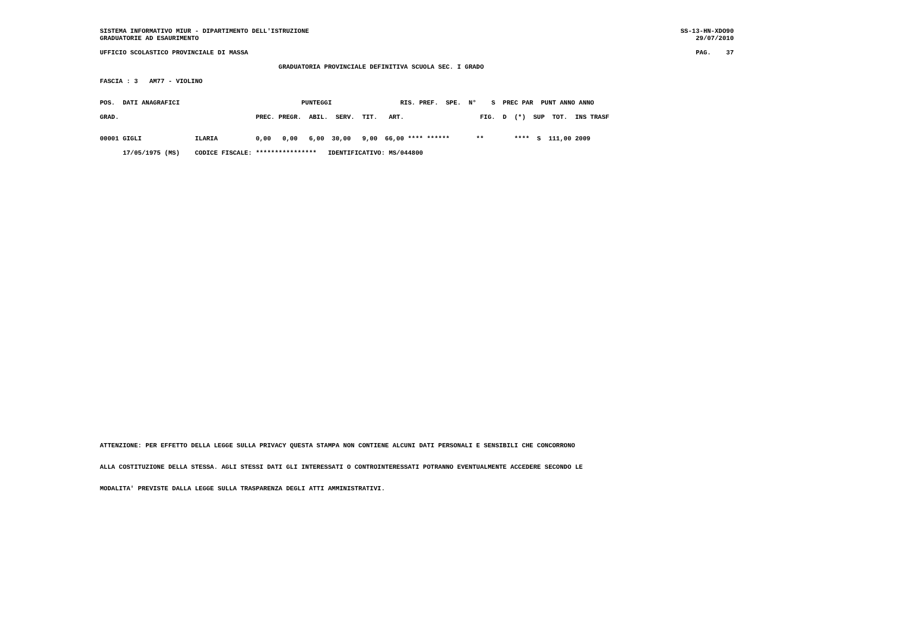SISTEMA INFORMATIVO MIUR - DIPARTIMENTO DELL'ISTRUZIONE
GRADUATORIE AD ESAURIMENTO
SS-13-HN-XDO90
29/07/2010
UFFICIO SCOLASTICO PROVINCIALE DI MASSA
PAG.    37
                                               GRADUATORIA PROVINCIALE DEFINITIVA SCUOLA SEC. I GRADO
FASCIA : 3   AM77 - VIOLINO
POS.  DATI ANAGRAFICI                                PUNTEGGI                  RIS. PREF.  SPE.  N°    S  PREC PAR  PUNT ANNO ANNO
GRAD.                                    PREC. PREGR.  ABIL.  SERV.  TIT.   ART.                    FIG.  D  (*)  SUP  TOT.  INS TRASF
00001 GIGLI              ILARIA          0,00   0,00   6,00  30,00   9,00  66,00 **** ******       **        ****  S  111,00 2009
      17/05/1975 (MS)    CODICE FISCALE: ****************   IDENTIFICATIVO: MS/044800
ATTENZIONE: PER EFFETTO DELLA LEGGE SULLA PRIVACY QUESTA STAMPA NON CONTIENE ALCUNI DATI PERSONALI E SENSIBILI CHE CONCORRONO
ALLA COSTITUZIONE DELLA STESSA. AGLI STESSI DATI GLI INTERESSATI O CONTROINTERESSATI POTRANNO EVENTUALMENTE ACCEDERE SECONDO LE
MODALITA' PREVISTE DALLA LEGGE SULLA TRASPARENZA DEGLI ATTI AMMINISTRATIVI.